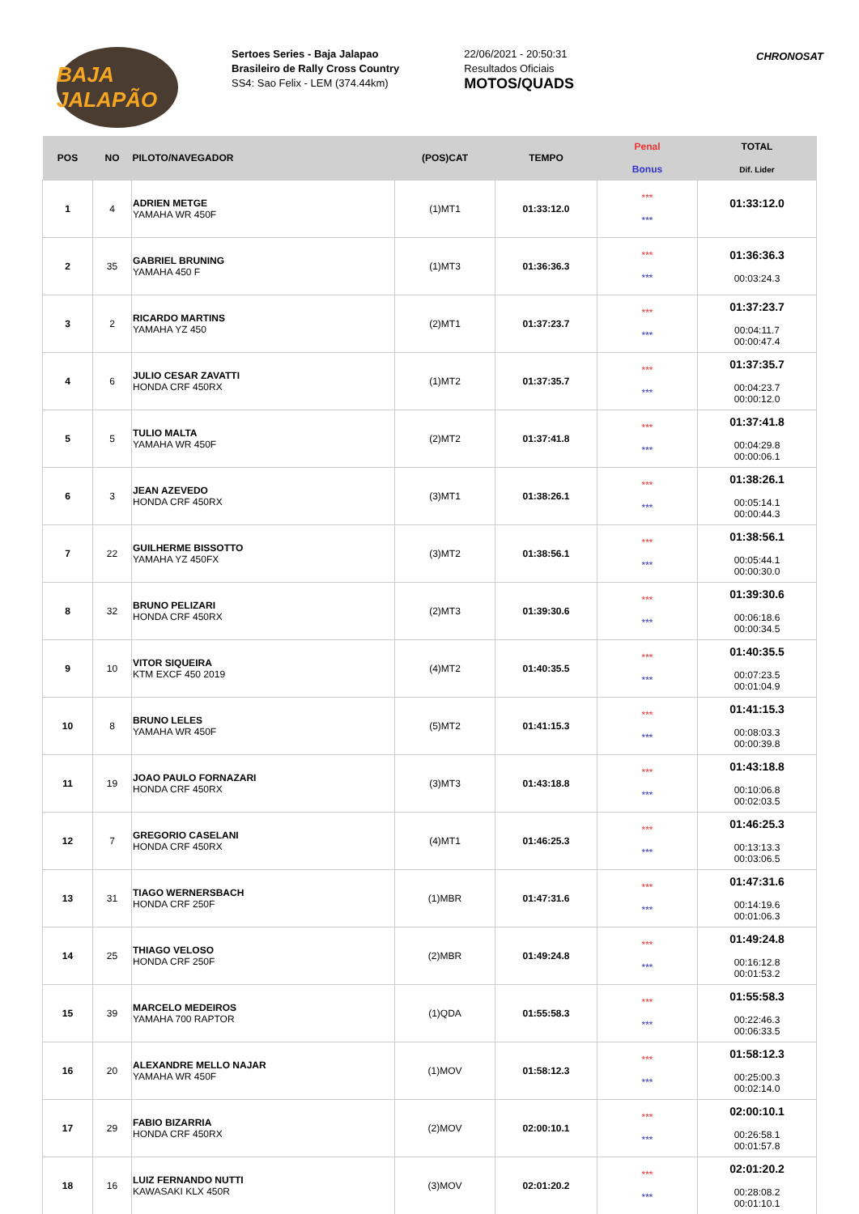BAJA JALAPÃO
Sertoes Series - Baja Jalapao
Brasileiro de Rally Cross Country
SS4: Sao Felix - LEM (374.44km)
22/06/2021 - 20:50:31
Resultados Oficiais
MOTOS/QUADS
CHRONOSAT
| POS | NO | PILOTO/NAVEGADOR | (POS)CAT | TEMPO | Penal Bonus | TOTAL Dif. Lider |
| --- | --- | --- | --- | --- | --- | --- |
| 1 | 4 | ADRIEN METGE YAMAHA WR 450F | (1)MT1 | 01:33:12.0 | *** *** | 01:33:12.0 |
| 2 | 35 | GABRIEL BRUNING YAMAHA 450 F | (1)MT3 | 01:36:36.3 | *** *** | 01:36:36.3 00:03:24.3 |
| 3 | 2 | RICARDO MARTINS YAMAHA YZ 450 | (2)MT1 | 01:37:23.7 | *** *** | 01:37:23.7 00:04:11.7 00:00:47.4 |
| 4 | 6 | JULIO CESAR ZAVATTI HONDA CRF 450RX | (1)MT2 | 01:37:35.7 | *** *** | 01:37:35.7 00:04:23.7 00:00:12.0 |
| 5 | 5 | TULIO MALTA YAMAHA WR 450F | (2)MT2 | 01:37:41.8 | *** *** | 01:37:41.8 00:04:29.8 00:00:06.1 |
| 6 | 3 | JEAN AZEVEDO HONDA CRF 450RX | (3)MT1 | 01:38:26.1 | *** *** | 01:38:26.1 00:05:14.1 00:00:44.3 |
| 7 | 22 | GUILHERME BISSOTTO YAMAHA YZ 450FX | (3)MT2 | 01:38:56.1 | *** *** | 01:38:56.1 00:05:44.1 00:00:30.0 |
| 8 | 32 | BRUNO PELIZARI HONDA CRF 450RX | (2)MT3 | 01:39:30.6 | *** *** | 01:39:30.6 00:06:18.6 00:00:34.5 |
| 9 | 10 | VITOR SIQUEIRA KTM EXCF 450 2019 | (4)MT2 | 01:40:35.5 | *** *** | 01:40:35.5 00:07:23.5 00:01:04.9 |
| 10 | 8 | BRUNO LELES YAMAHA WR 450F | (5)MT2 | 01:41:15.3 | *** *** | 01:41:15.3 00:08:03.3 00:00:39.8 |
| 11 | 19 | JOAO PAULO FORNAZARI HONDA CRF 450RX | (3)MT3 | 01:43:18.8 | *** *** | 01:43:18.8 00:10:06.8 00:02:03.5 |
| 12 | 7 | GREGORIO CASELANI HONDA CRF 450RX | (4)MT1 | 01:46:25.3 | *** *** | 01:46:25.3 00:13:13.3 00:03:06.5 |
| 13 | 31 | TIAGO WERNERSBACH HONDA CRF 250F | (1)MBR | 01:47:31.6 | *** *** | 01:47:31.6 00:14:19.6 00:01:06.3 |
| 14 | 25 | THIAGO VELOSO HONDA CRF 250F | (2)MBR | 01:49:24.8 | *** *** | 01:49:24.8 00:16:12.8 00:01:53.2 |
| 15 | 39 | MARCELO MEDEIROS YAMAHA 700 RAPTOR | (1)QDA | 01:55:58.3 | *** *** | 01:55:58.3 00:22:46.3 00:06:33.5 |
| 16 | 20 | ALEXANDRE MELLO NAJAR YAMAHA WR 450F | (1)MOV | 01:58:12.3 | *** *** | 01:58:12.3 00:25:00.3 00:02:14.0 |
| 17 | 29 | FABIO BIZARRIA HONDA CRF 450RX | (2)MOV | 02:00:10.1 | *** *** | 02:00:10.1 00:26:58.1 00:01:57.8 |
| 18 | 16 | LUIZ FERNANDO NUTTI KAWASAKI KLX 450R | (3)MOV | 02:01:20.2 | *** *** | 02:01:20.2 00:28:08.2 00:01:10.1 |